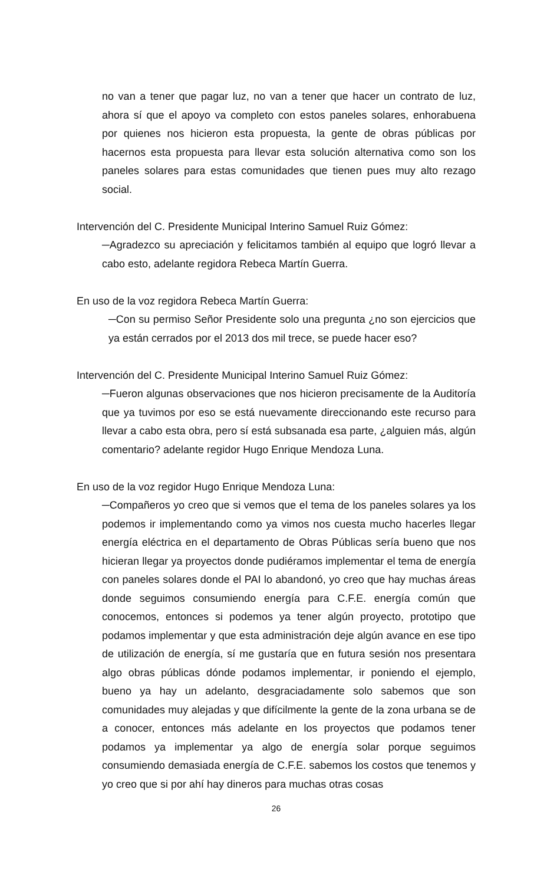no van a tener que pagar luz, no van a tener que hacer un contrato de luz, ahora sí que el apoyo va completo con estos paneles solares, enhorabuena por quienes nos hicieron esta propuesta, la gente de obras públicas por hacernos esta propuesta para llevar esta solución alternativa como son los paneles solares para estas comunidades que tienen pues muy alto rezago social.
Intervención del C. Presidente Municipal Interino Samuel Ruiz Gómez:
─Agradezco su apreciación y felicitamos también al equipo que logró llevar a cabo esto, adelante regidora Rebeca Martín Guerra.
En uso de la voz regidora Rebeca Martín Guerra:
─Con su permiso Señor Presidente solo una pregunta ¿no son ejercicios que ya están cerrados por el 2013 dos mil trece, se puede hacer eso?
Intervención del C. Presidente Municipal Interino Samuel Ruiz Gómez:
─Fueron algunas observaciones que nos hicieron precisamente de la Auditoría que ya tuvimos por eso se está nuevamente direccionando este recurso para llevar a cabo esta obra, pero sí está subsanada esa parte, ¿alguien más, algún comentario? adelante regidor Hugo Enrique Mendoza Luna.
En uso de la voz regidor Hugo Enrique Mendoza Luna:
─Compañeros yo creo que si vemos que el tema de los paneles solares ya los podemos ir implementando como ya vimos nos cuesta mucho hacerles llegar energía eléctrica en el departamento de Obras Públicas sería bueno que nos hicieran llegar ya proyectos donde pudiéramos implementar el tema de energía con paneles solares donde el PAI lo abandonó, yo creo que hay muchas áreas donde seguimos consumiendo energía para C.F.E. energía común que conocemos, entonces si podemos ya tener algún proyecto, prototipo que podamos implementar y que esta administración deje algún avance en ese tipo de utilización de energía, sí me gustaría que en futura sesión nos presentara algo obras públicas dónde podamos implementar, ir poniendo el ejemplo, bueno ya hay un adelanto, desgraciadamente solo sabemos que son comunidades muy alejadas y que difícilmente la gente de la zona urbana se de a conocer, entonces más adelante en los proyectos que podamos tener podamos ya implementar ya algo de energía solar porque seguimos consumiendo demasiada energía de C.F.E. sabemos los costos que tenemos y yo creo que si por ahí hay dineros para muchas otras cosas
26